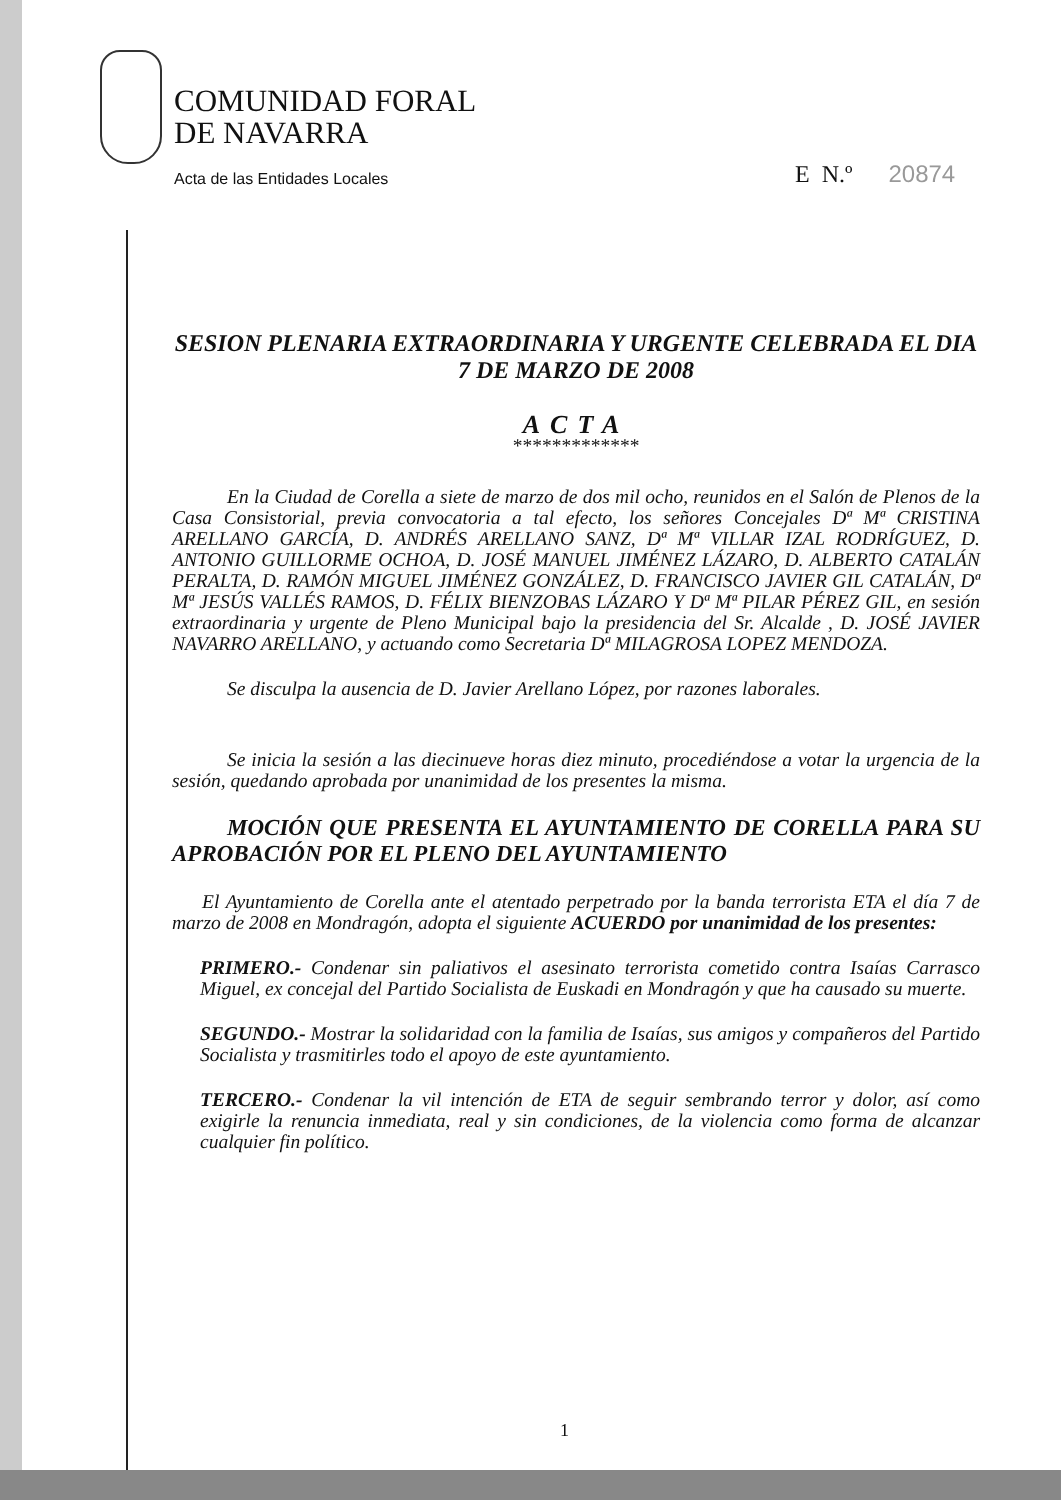COMUNIDAD FORAL
DE NAVARRA
Acta de las Entidades Locales
E N.º 20874
SESION PLENARIA EXTRAORDINARIA Y URGENTE CELEBRADA EL DIA 7 DE MARZO DE 2008
ACTA
*************
En la Ciudad de Corella a siete de marzo de dos mil ocho, reunidos en el Salón de Plenos de la Casa Consistorial, previa convocatoria a tal efecto, los señores Concejales Dª Mª CRISTINA ARELLANO GARCÍA, D. ANDRÉS ARELLANO SANZ, Dª Mª VILLAR IZAL RODRÍGUEZ, D. ANTONIO GUILLORME OCHOA, D. JOSÉ MANUEL JIMÉNEZ LÁZARO, D. ALBERTO CATALÁN PERALTA, D. RAMÓN MIGUEL JIMÉNEZ GONZÁLEZ, D. FRANCISCO JAVIER GIL CATALÁN, Dª Mª JESÚS VALLÉS RAMOS, D. FÉLIX BIENZOBAS LÁZARO Y Dª Mª PILAR PÉREZ GIL, en sesión extraordinaria y urgente de Pleno Municipal bajo la presidencia del Sr. Alcalde , D. JOSÉ JAVIER NAVARRO ARELLANO, y actuando como Secretaria Dª MILAGROSA LOPEZ MENDOZA.
Se disculpa la ausencia de D. Javier Arellano López, por razones laborales.
Se inicia la sesión a las diecinueve horas diez minuto, procediéndose a votar la urgencia de la sesión, quedando aprobada por unanimidad de los presentes la misma.
MOCIÓN QUE PRESENTA EL AYUNTAMIENTO DE CORELLA PARA SU APROBACIÓN POR EL PLENO DEL AYUNTAMIENTO
El Ayuntamiento de Corella ante el atentado perpetrado por la banda terrorista ETA el día 7 de marzo de 2008 en Mondragón, adopta el siguiente ACUERDO por unanimidad de los presentes:
PRIMERO.- Condenar sin paliativos el asesinato terrorista cometido contra Isaías Carrasco Miguel, ex concejal del Partido Socialista de Euskadi en Mondragón y que ha causado su muerte.
SEGUNDO.- Mostrar la solidaridad con la familia de Isaías, sus amigos y compañeros del Partido Socialista y trasmitirles todo el apoyo de este ayuntamiento.
TERCERO.- Condenar la vil intención de ETA de seguir sembrando terror y dolor, así como exigirle la renuncia inmediata, real y sin condiciones, de la violencia como forma de alcanzar cualquier fin político.
1